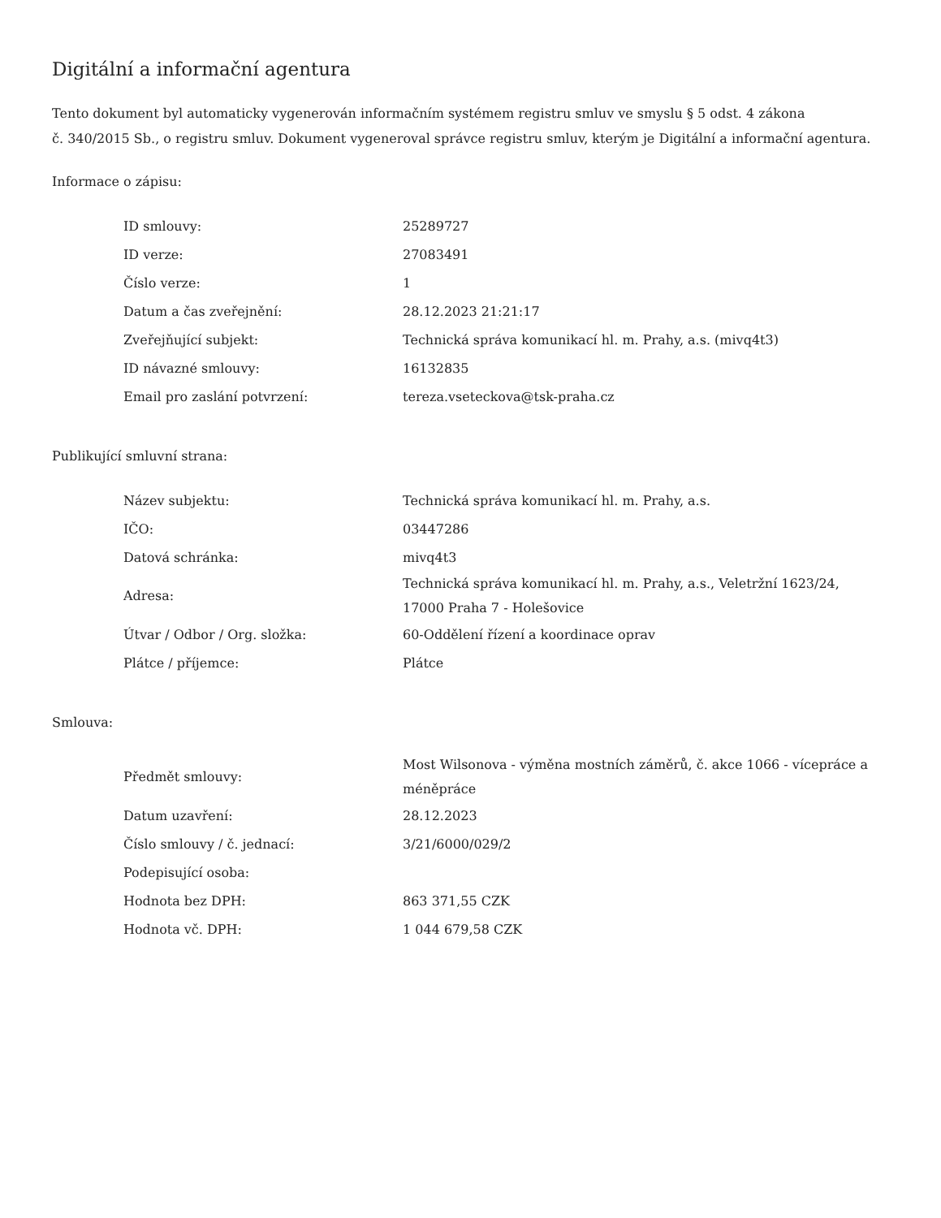Digitální a informační agentura
Tento dokument byl automaticky vygenerován informačním systémem registru smluv ve smyslu § 5 odst. 4 zákona
č. 340/2015 Sb., o registru smluv. Dokument vygeneroval správce registru smluv, kterým je Digitální a informační agentura.
Informace o zápisu:
| ID smlouvy: | 25289727 |
| ID verze: | 27083491 |
| Číslo verze: | 1 |
| Datum a čas zveřejnění: | 28.12.2023 21:21:17 |
| Zveřejňující subjekt: | Technická správa komunikací hl. m. Prahy, a.s. (mivq4t3) |
| ID návazné smlouvy: | 16132835 |
| Email pro zaslání potvrzení: | tereza.vseteckova@tsk-praha.cz |
Publikující smluvní strana:
| Název subjektu: | Technická správa komunikací hl. m. Prahy, a.s. |
| IČO: | 03447286 |
| Datová schránka: | mivq4t3 |
| Adresa: | Technická správa komunikací hl. m. Prahy, a.s., Veletržní 1623/24, 17000 Praha 7 - Holešovice |
| Útvar / Odbor / Org. složka: | 60-Oddělení řízení a koordinace oprav |
| Plátce / příjemce: | Plátce |
Smlouva:
| Předmět smlouvy: | Most Wilsonova - výměna mostních záměrů, č. akce 1066 - vícepráce a méněpráce |
| Datum uzavření: | 28.12.2023 |
| Číslo smlouvy / č. jednací: | 3/21/6000/029/2 |
| Podepisující osoba: | |
| Hodnota bez DPH: | 863 371,55 CZK |
| Hodnota vč. DPH: | 1 044 679,58 CZK |